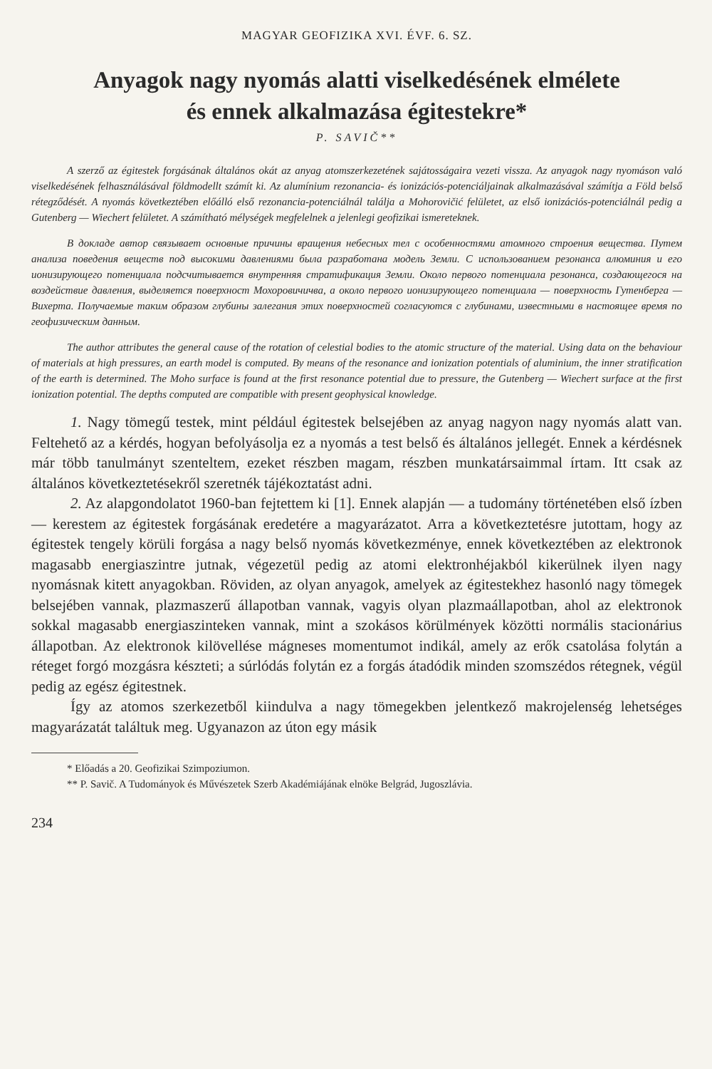MAGYAR GEOFIZIKA XVI. ÉVF. 6. SZ.
Anyagok nagy nyomás alatti viselkedésének elmélete
és ennek alkalmazása égitestekre*
P. SAVIČ**
A szerző az égitestek forgásának általános okát az anyag atomszerkezetének sajátosságaira vezeti vissza. Az anyagok nagy nyomáson való viselkedésének felhasználásával földmodellt számít ki. Az alumínium rezonancia- és ionizációs-potenciáljainak alkalmazásával számítja a Föld belső rétegződését. A nyomás következtében előálló első rezonancia-potenciálnál találja a Mohorovičić felületet, az első ionizációs-potenciálnál pedig a Gutenberg — Wiechert felületet. A számítható mélységek megfelelnek a jelenlegi geofizikai ismereteknek.
В докладе автор связывает основные причины вращения небесных тел с особенностями атомного строения вещества. Путем анализа поведения веществ под высокими давлениями была разработана модель Земли. С использованием резонанса алюминия и его ионизирующего потенциала подсчитывается внутренняя стратификация Земли. Около первого потенциала резонанса, создающегося на воздействие давления, выделяется поверхност Мохоровичичва, а около первого ионизирующего потенциала — поверхность Гутенберга — Вихерта. Получаемые таким образом глубины залегания этих поверхностей согласуются с глубинами, известными в настоящее время по геофизическим данным.
The author attributes the general cause of the rotation of celestial bodies to the atomic structure of the material. Using data on the behaviour of materials at high pressures, an earth model is computed. By means of the resonance and ionization potentials of aluminium, the inner stratification of the earth is determined. The Moho surface is found at the first resonance potential due to pressure, the Gutenberg — Wiechert surface at the first ionization potential. The depths computed are compatible with present geophysical knowledge.
1. Nagy tömegű testek, mint például égitestek belsejében az anyag nagyon nagy nyomás alatt van. Feltehető az a kérdés, hogyan befolyásolja ez a nyomás a test belső és általános jellegét. Ennek a kérdésnek már több tanulmányt szenteltem, ezeket részben magam, részben munkatársaimmal írtam. Itt csak az általános következtetésekről szeretnék tájékoztatást adni.
2. Az alapgondolatot 1960-ban fejtettem ki [1]. Ennek alapján — a tudomány történetében első ízben — kerestem az égitestek forgásának eredetére a magyarázatot. Arra a következtetésre jutottam, hogy az égitestek tengely körüli forgása a nagy belső nyomás következménye, ennek következtében az elektronok magasabb energiaszintre jutnak, végezetül pedig az atomi elektronhéjakból kikerülnek ilyen nagy nyomásnak kitett anyagokban. Röviden, az olyan anyagok, amelyek az égitestekhez hasonló nagy tömegek belsejében vannak, plazmaszerű állapotban vannak, vagyis olyan plazmaállapotban, ahol az elektronok sokkal magasabb energiaszinteken vannak, mint a szokásos körülmények közötti normális stacionárius állapotban. Az elektronok kilövellése mágneses momentumot indikál, amely az erők csatolása folytán a réteget forgó mozgásra készteti; a súrlódás folytán ez a forgás átadódik minden szomszédos rétegnek, végül pedig az egész égitestnek.
Így az atomos szerkezetből kiindulva a nagy tömegekben jelentkező makrojelenség lehetséges magyarázatát találtuk meg. Ugyanazon az úton egy másik
* Előadás a 20. Geofizikai Szimpoziumon.
** P. Savič. A Tudományok és Művészetek Szerb Akadémiájának elnöke Belgrád, Jugoszlávia.
234